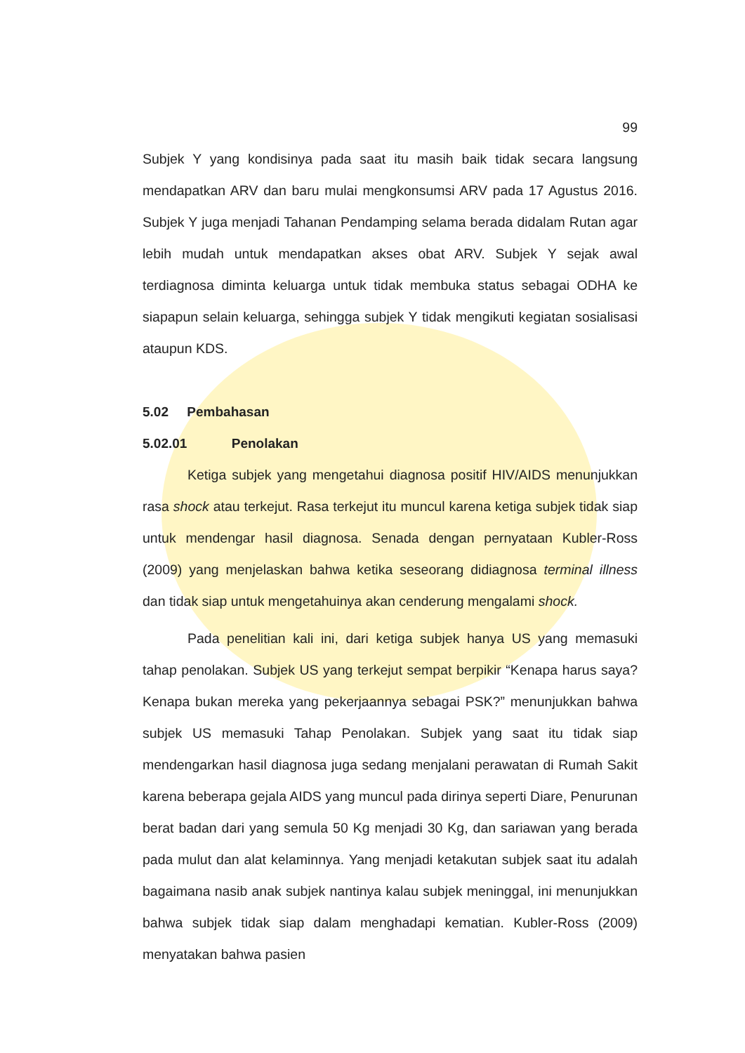99
Subjek Y yang kondisinya pada saat itu masih baik tidak secara langsung mendapatkan ARV dan baru mulai mengkonsumsi ARV pada 17 Agustus 2016. Subjek Y juga menjadi Tahanan Pendamping selama berada didalam Rutan agar lebih mudah untuk mendapatkan akses obat ARV. Subjek Y sejak awal terdiagnosa diminta keluarga untuk tidak membuka status sebagai ODHA ke siapapun selain keluarga, sehingga subjek Y tidak mengikuti kegiatan sosialisasi ataupun KDS.
5.02 Pembahasan
5.02.01 Penolakan
Ketiga subjek yang mengetahui diagnosa positif HIV/AIDS menunjukkan rasa shock atau terkejut. Rasa terkejut itu muncul karena ketiga subjek tidak siap untuk mendengar hasil diagnosa. Senada dengan pernyataan Kubler-Ross (2009) yang menjelaskan bahwa ketika seseorang didiagnosa terminal illness dan tidak siap untuk mengetahuinya akan cenderung mengalami shock.
Pada penelitian kali ini, dari ketiga subjek hanya US yang memasuki tahap penolakan. Subjek US yang terkejut sempat berpikir “Kenapa harus saya? Kenapa bukan mereka yang pekerjaannya sebagai PSK?” menunjukkan bahwa subjek US memasuki Tahap Penolakan. Subjek yang saat itu tidak siap mendengarkan hasil diagnosa juga sedang menjalani perawatan di Rumah Sakit karena beberapa gejala AIDS yang muncul pada dirinya seperti Diare, Penurunan berat badan dari yang semula 50 Kg menjadi 30 Kg, dan sariawan yang berada pada mulut dan alat kelaminnya. Yang menjadi ketakutan subjek saat itu adalah bagaimana nasib anak subjek nantinya kalau subjek meninggal, ini menunjukkan bahwa subjek tidak siap dalam menghadapi kematian. Kubler-Ross (2009) menyatakan bahwa pasien